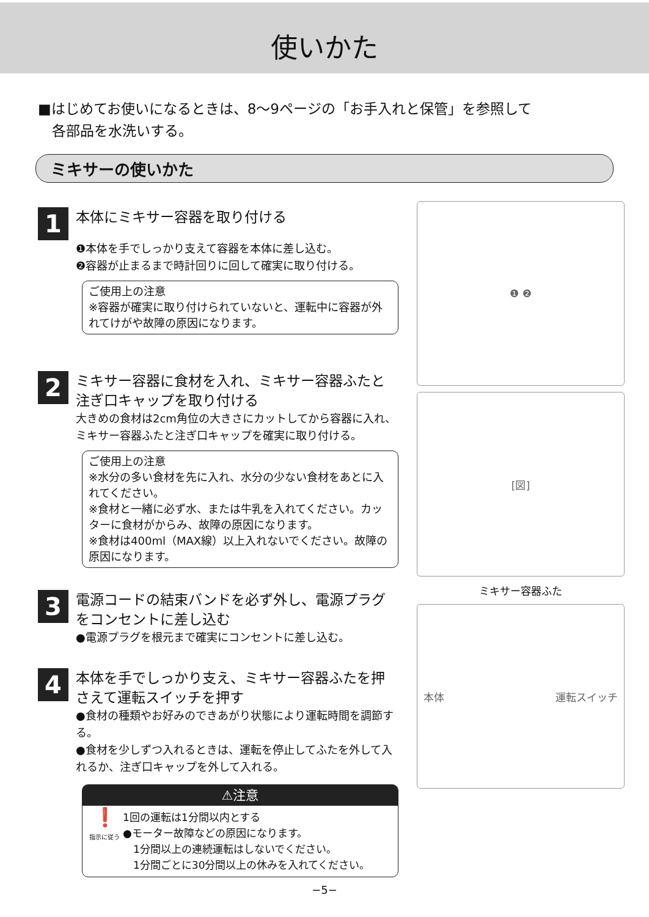使いかた
■はじめてお使いになるときは、8～9ページの「お手入れと保管」を参照して
　各部品を水洗いする。
ミキサーの使いかた
1
本体にミキサー容器を取り付ける
❶本体を手でしっかり支えて容器を本体に差し込む。
❷容器が止まるまで時計回りに回して確実に取り付ける。
ご使用上の注意
※容器が確実に取り付けられていないと、運転中に容器が外れてけがや故障の原因になります。
2
ミキサー容器に食材を入れ、ミキサー容器ふたと注ぎ口キャップを取り付ける
大きめの食材は2cm角位の大きさにカットしてから容器に入れ、ミキサー容器ふたと注ぎ口キャップを確実に取り付ける。
ご使用上の注意
※水分の多い食材を先に入れ、水分の少ない食材をあとに入れてください。
※食材と一緒に必ず水、または牛乳を入れてください。カッターに食材がからみ、故障の原因になります。
※食材は400ml（MAX線）以上入れないでください。故障の原因になります。
3
電源コードの結束バンドを必ず外し、電源プラグをコンセントに差し込む
●電源プラグを根元まで確実にコンセントに差し込む。
4
本体を手でしっかり支え、ミキサー容器ふたを押さえて運転スイッチを押す
●食材の種類やお好みのできあがり状態により運転時間を調節する。
●食材を少しずつ入れるときは、運転を停止してふたを外して入れるか、注ぎ口キャップを外して入れる。
⚠注意
❗
指示に従う
1回の運転は1分間以内とする
●モーター故障などの原因になります。
　1分間以上の連続運転はしないでください。
　1分間ごとに30分間以上の休みを入れてください。
❶ ❷
[図]
ミキサー容器ふた
本体 運転スイッチ
−5−